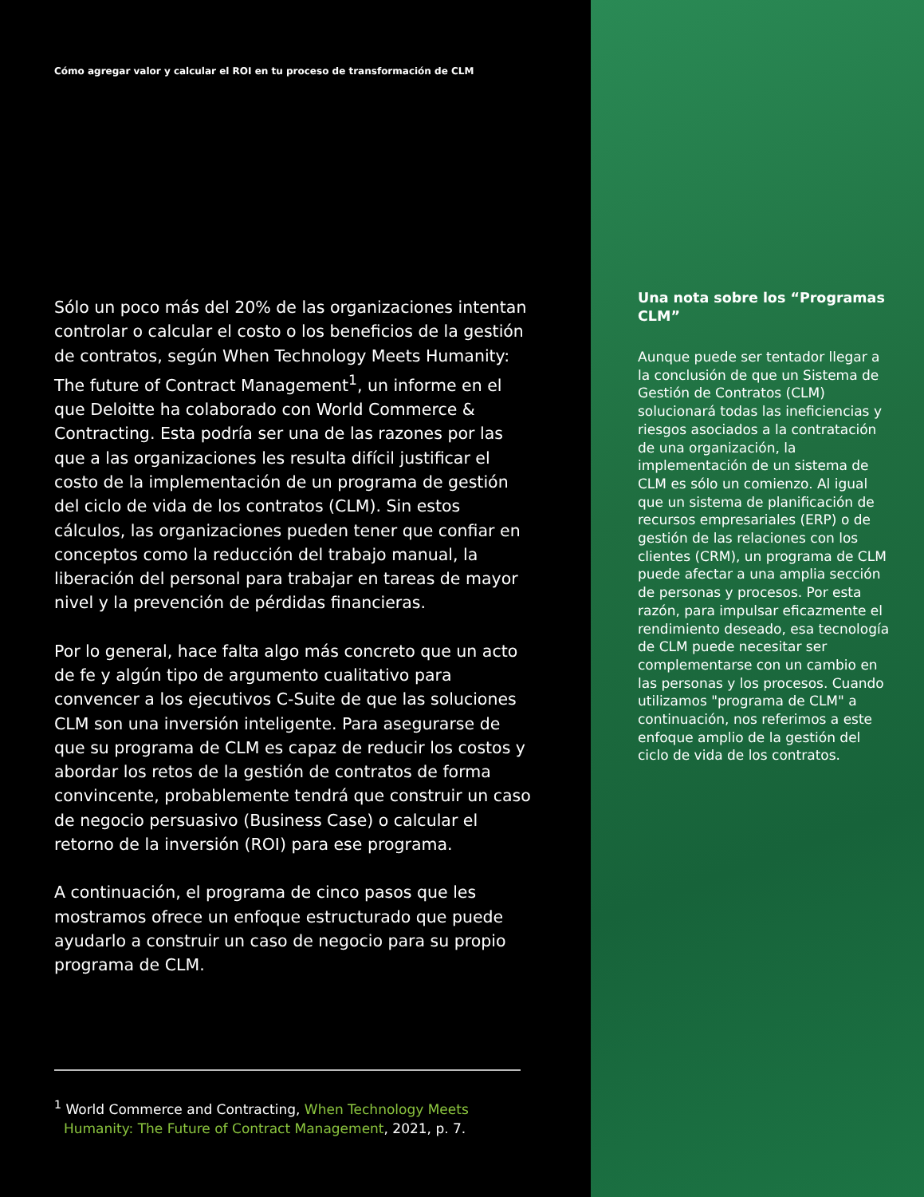Cómo agregar valor y calcular el ROI en tu proceso de transformación de CLM
Sólo un poco más del 20% de las organizaciones intentan controlar o calcular el costo o los beneficios de la gestión de contratos, según When Technology Meets Humanity: The future of Contract Management<sup>1</sup>, un informe en el que Deloitte ha colaborado con World Commerce & Contracting. Esta podría ser una de las razones por las que a las organizaciones les resulta difícil justificar el costo de la implementación de un programa de gestión del ciclo de vida de los contratos (CLM). Sin estos cálculos, las organizaciones pueden tener que confiar en conceptos como la reducción del trabajo manual, la liberación del personal para trabajar en tareas de mayor nivel y la prevención de pérdidas financieras.
Por lo general, hace falta algo más concreto que un acto de fe y algún tipo de argumento cualitativo para convencer a los ejecutivos C-Suite de que las soluciones CLM son una inversión inteligente. Para asegurarse de que su programa de CLM es capaz de reducir los costos y abordar los retos de la gestión de contratos de forma convincente, probablemente tendrá que construir un caso de negocio persuasivo (Business Case) o calcular el retorno de la inversión (ROI) para ese programa.
A continuación, el programa de cinco pasos que les mostramos ofrece un enfoque estructurado que puede ayudarlo a construir un caso de negocio para su propio programa de CLM.
<sup>1</sup> World Commerce and Contracting, When Technology Meets Humanity: The Future of Contract Management, 2021, p. 7.
Una nota sobre los “Programas CLM”
Aunque puede ser tentador llegar a la conclusión de que un Sistema de Gestión de Contratos (CLM) solucionará todas las ineficiencias y riesgos asociados a la contratación de una organización, la implementación de un sistema de CLM es sólo un comienzo. Al igual que un sistema de planificación de recursos empresariales (ERP) o de gestión de las relaciones con los clientes (CRM), un programa de CLM puede afectar a una amplia sección de personas y procesos. Por esta razón, para impulsar eficazmente el rendimiento deseado, esa tecnología de CLM puede necesitar ser complementarse con un cambio en las personas y los procesos. Cuando utilizamos "programa de CLM" a continuación, nos referimos a este enfoque amplio de la gestión del ciclo de vida de los contratos.